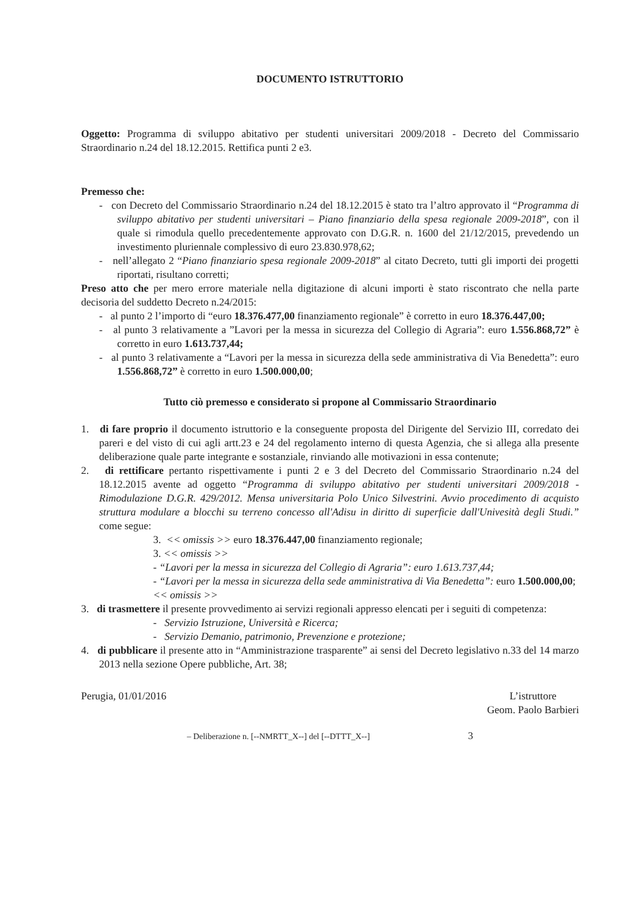DOCUMENTO ISTRUTTORIO
Oggetto: Programma di sviluppo abitativo per studenti universitari 2009/2018 - Decreto del Commissario Straordinario n.24 del 18.12.2015. Rettifica punti 2 e3.
Premesso che:
- con Decreto del Commissario Straordinario n.24 del 18.12.2015 è stato tra l’altro approvato il “Programma di sviluppo abitativo per studenti universitari – Piano finanziario della spesa regionale 2009-2018”, con il quale si rimodula quello precedentemente approvato con D.G.R. n. 1600 del 21/12/2015, prevedendo un investimento pluriennale complessivo di euro 23.830.978,62;
- nell’allegato 2 “Piano finanziario spesa regionale 2009-2018” al citato Decreto, tutti gli importi dei progetti riportati, risultano corretti;
Preso atto che per mero errore materiale nella digitazione di alcuni importi è stato riscontrato che nella parte decisoria del suddetto Decreto n.24/2015:
- al punto 2 l’importo di “euro 18.376.477,00 finanziamento regionale” è corretto in euro 18.376.447,00;
- al punto 3 relativamente a ”Lavori per la messa in sicurezza del Collegio di Agraria”: euro 1.556.868,72” è corretto in euro 1.613.737,44;
- al punto 3 relativamente a “Lavori per la messa in sicurezza della sede amministrativa di Via Benedetta”: euro 1.556.868,72” è corretto in euro 1.500.000,00;
Tutto ciò premesso e considerato si propone al Commissario Straordinario
1. di fare proprio il documento istruttorio e la conseguente proposta del Dirigente del Servizio III, corredato dei pareri e del visto di cui agli artt.23 e 24 del regolamento interno di questa Agenzia, che si allega alla presente deliberazione quale parte integrante e sostanziale, rinviando alle motivazioni in essa contenute;
2. di rettificare pertanto rispettivamente i punti 2 e 3 del Decreto del Commissario Straordinario n.24 del 18.12.2015 avente ad oggetto “Programma di sviluppo abitativo per studenti universitari 2009/2018 - Rimodulazione D.G.R. 429/2012. Mensa universitaria Polo Unico Silvestrini. Avvio procedimento di acquisto struttura modulare a blocchi su terreno concesso all'Adisu in diritto di superficie dall'Univesità degli Studi.” come segue:
3. << omissis >> euro 18.376.447,00 finanziamento regionale;
3. << omissis >>
- “Lavori per la messa in sicurezza del Collegio di Agraria”: euro 1.613.737,44;
- “Lavori per la messa in sicurezza della sede amministrativa di Via Benedetta”: euro 1.500.000,00;
<< omissis >>
3. di trasmettere il presente provvedimento ai servizi regionali appresso elencati per i seguiti di competenza:
- Servizio Istruzione, Università e Ricerca;
- Servizio Demanio, patrimonio, Prevenzione e protezione;
4. di pubblicare il presente atto in “Amministrazione trasparente” ai sensi del Decreto legislativo n.33 del 14 marzo 2013 nella sezione Opere pubbliche, Art. 38;
Perugia, 01/01/2016 L’istruttore
Geom. Paolo Barbieri
– Deliberazione n. [--NMRTT_X--] del [--DTTT_X--] 3